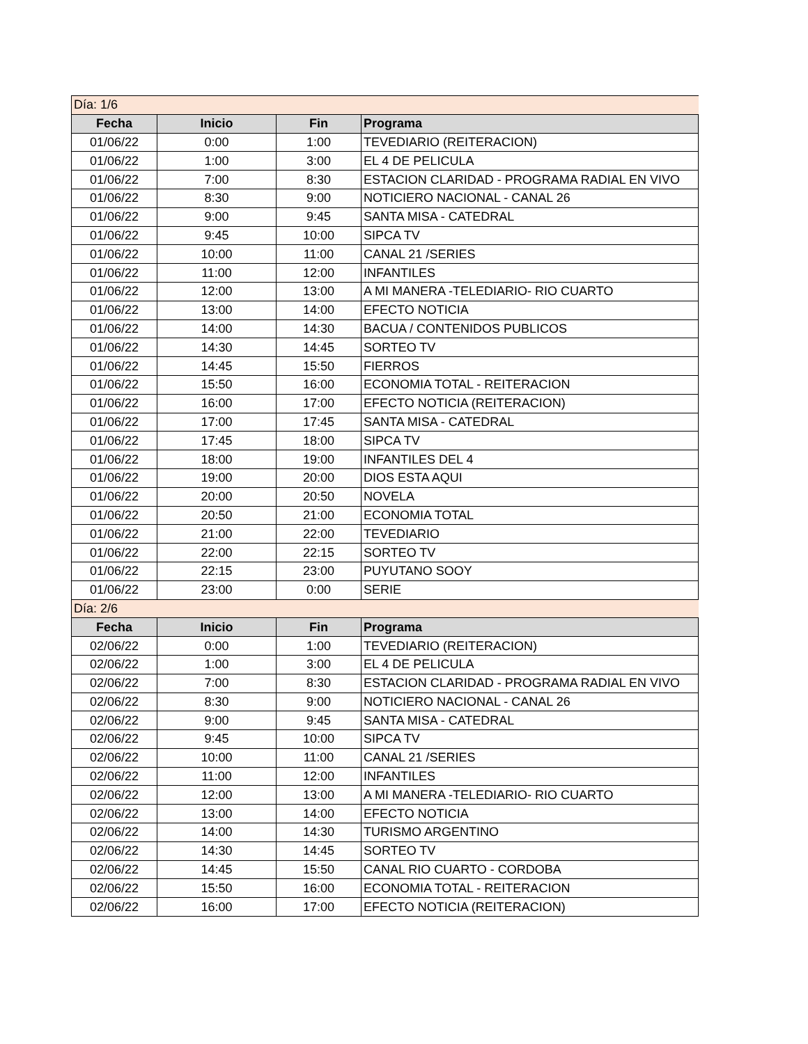| Día: 1/6 | | | |
| Fecha | Inicio | Fin | Programa |
| 01/06/22 | 0:00 | 1:00 | TEVEDIARIO (REITERACION) |
| 01/06/22 | 1:00 | 3:00 | EL 4 DE PELICULA |
| 01/06/22 | 7:00 | 8:30 | ESTACION CLARIDAD - PROGRAMA RADIAL EN VIVO |
| 01/06/22 | 8:30 | 9:00 | NOTICIERO NACIONAL - CANAL 26 |
| 01/06/22 | 9:00 | 9:45 | SANTA MISA - CATEDRAL |
| 01/06/22 | 9:45 | 10:00 | SIPCA TV |
| 01/06/22 | 10:00 | 11:00 | CANAL 21 /SERIES |
| 01/06/22 | 11:00 | 12:00 | INFANTILES |
| 01/06/22 | 12:00 | 13:00 | A MI MANERA -TELEDIARIO- RIO CUARTO |
| 01/06/22 | 13:00 | 14:00 | EFECTO NOTICIA |
| 01/06/22 | 14:00 | 14:30 | BACUA / CONTENIDOS PUBLICOS |
| 01/06/22 | 14:30 | 14:45 | SORTEO TV |
| 01/06/22 | 14:45 | 15:50 | FIERROS |
| 01/06/22 | 15:50 | 16:00 | ECONOMIA TOTAL - REITERACION |
| 01/06/22 | 16:00 | 17:00 | EFECTO NOTICIA (REITERACION) |
| 01/06/22 | 17:00 | 17:45 | SANTA MISA - CATEDRAL |
| 01/06/22 | 17:45 | 18:00 | SIPCA TV |
| 01/06/22 | 18:00 | 19:00 | INFANTILES DEL 4 |
| 01/06/22 | 19:00 | 20:00 | DIOS ESTA AQUI |
| 01/06/22 | 20:00 | 20:50 | NOVELA |
| 01/06/22 | 20:50 | 21:00 | ECONOMIA TOTAL |
| 01/06/22 | 21:00 | 22:00 | TEVEDIARIO |
| 01/06/22 | 22:00 | 22:15 | SORTEO TV |
| 01/06/22 | 22:15 | 23:00 | PUYUTANO SOOY |
| 01/06/22 | 23:00 | 0:00 | SERIE |
| Día: 2/6 | | | |
| Fecha | Inicio | Fin | Programa |
| 02/06/22 | 0:00 | 1:00 | TEVEDIARIO (REITERACION) |
| 02/06/22 | 1:00 | 3:00 | EL 4 DE PELICULA |
| 02/06/22 | 7:00 | 8:30 | ESTACION CLARIDAD - PROGRAMA RADIAL EN VIVO |
| 02/06/22 | 8:30 | 9:00 | NOTICIERO NACIONAL - CANAL 26 |
| 02/06/22 | 9:00 | 9:45 | SANTA MISA - CATEDRAL |
| 02/06/22 | 9:45 | 10:00 | SIPCA TV |
| 02/06/22 | 10:00 | 11:00 | CANAL 21 /SERIES |
| 02/06/22 | 11:00 | 12:00 | INFANTILES |
| 02/06/22 | 12:00 | 13:00 | A MI MANERA -TELEDIARIO- RIO CUARTO |
| 02/06/22 | 13:00 | 14:00 | EFECTO NOTICIA |
| 02/06/22 | 14:00 | 14:30 | TURISMO ARGENTINO |
| 02/06/22 | 14:30 | 14:45 | SORTEO TV |
| 02/06/22 | 14:45 | 15:50 | CANAL RIO CUARTO - CORDOBA |
| 02/06/22 | 15:50 | 16:00 | ECONOMIA TOTAL - REITERACION |
| 02/06/22 | 16:00 | 17:00 | EFECTO NOTICIA (REITERACION) |